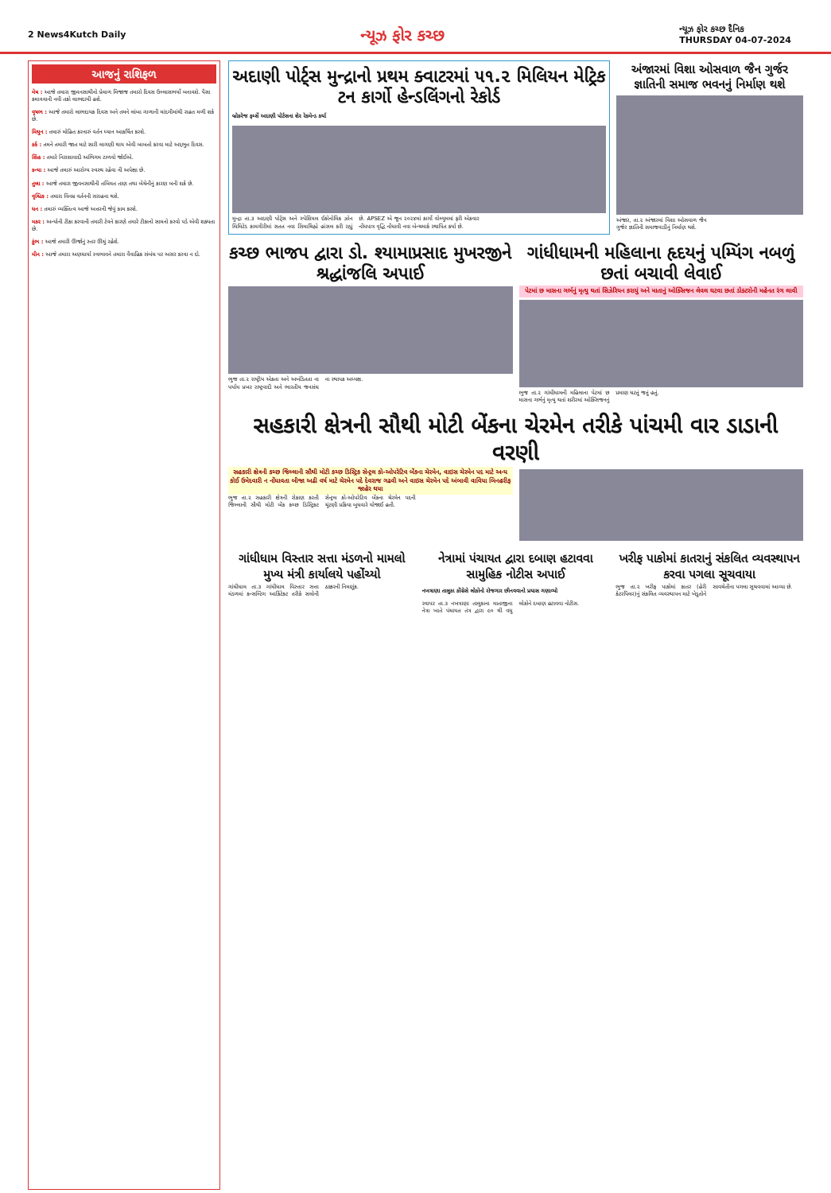2 News4Kutch Daily ન્યૂઝ ફોર કચ્છ ન્યૂઝ ફોર કચ્છ દૈનિક
THURSDAY 04-07-2024
આજનું રાશિફળ
મેષ : આજે તમારા જીવનસાથીનો પ્રેમાળ મિજાજ તમારો દિવસ ઉલ્લાસભર્યો બનાવશે. પૈસા કમાવવાની નવી તકો લાભદાયી હશે.
વૃષભ : આજે તમારો લાભદાયક દિવસ અને તમને લાંબા ગાળાની માંદગીમાંથી રાહત મળી શકે છે.
મિથુન : તમારું મોહિત કરનારું વર્તન ધ્યાન આકર્ષિત કરશે.
કર્ક : તમને તમારી જાત માટે સારી લાગણી થાય એવી બાબતો કરવા માટે અદ્દભુત દિવસ.
સિંહ : તમારે નિરાશાવાદી અભિગમ ટાળવો જોઈએ.
કન્યા : આજે તમારું આરોગ્ય સ્વસ્થ રહેવા ની અપેક્ષા છે.
તુલા : આજે તમારા જીવનસાથીની તબિયત તાણ તથા બેચેનીનું કારણ બની શકે છે.
વૃશ્ચિક : તમારા વિનમ્ર વર્તનની સરાહના થશે.
ધન : તમારું વ્યક્તિત્વ આજે અત્તરની જેવું કામ કરશે.
મકર : અન્યોની ટીકા કરવાની તમારી ટેવને કારણે તમારે ટીકાનો સામનો કરવો પડે એવી શક્યતા છે.
કુંભ : આજે તમારી ઊર્જાનું સ્તર ઊંચું રહેશે.
મીન : આજે તમારા અણધાર્યા સ્વભાવને તમારા વૈવાહિક સંબંધ પર અસર કરવા ન દો.
અદાણી પોર્ટ્સ મુન્દ્રાનો પ્રથમ ક્વાટરમાં ૫૧.૨ મિલિયન મેટ્રિક ટન કાર્ગો હેન્ડલિંગનો રેકોર્ડ
બ્રોકરેજ ફર્મ્સે અદાણી પોર્ટસના શેર રેકમેન્ડ કર્યા
મુન્દ્રા તા.૩ અદાણી પોર્ટ્સ અને સ્પેશિયલ ઈકોનોમિક ઝોન લિમિટેડ કામગીરીમાં સતત નવા સિમાચિહ્નો હાંસલ કરી રહ્યું છે. APSEZ એ જૂન ૨૦૨૪માં કાર્ગો વોલ્યુમમાં ફરી એકવાર નોંધપાત્ર વૃદ્ધિ નોંધાવી નવા બેન્ચમાર્ક સ્થાપિત કર્યા છે.
અંજારમાં વિશા ઓસવાળ જૈન ગુર્જર જ્ઞાતિની સમાજ ભવનનું નિર્માણ થશે
અંજાર, તા.૨ અંજારમાં વિશા ઓસવાળ જૈન ગુર્જર જ્ઞાતિની સમાજવાડીનું નિર્માણ થશે.
કચ્છ ભાજપ દ્વારા ડો. શ્યામાપ્રસાદ મુખરજીને શ્રદ્ધાંજલિ અપાઈ
ભુજ તા.૨ રાષ્ટ્રીય એકતા અને અખંડિતતા ના પર્યાય પ્રખર રાષ્ટ્રવાદી અને ભારતીય જનસંઘ ના સ્થાપક અધ્યક્ષ.
ગાંધીધામની મહિલાના હૃદયનું પમ્પિંગ નબળું છતાં બચાવી લેવાઈ
પેટમાં છ માસના ગર્ભનું મૃત્યુ થતાં સિઝેરિયન કરાયું અને માતાનું ઓક્સિજન લેવલ ઘટવા છતાં ડોક્ટરોની મહેનત રંગ લાવી
ભુજ તા.૨ ગાંધીધામની મહિલાના પેટમાં છ માસના ગર્ભનું મૃત્યુ થતાં શરીરમાં ઓક્સિજનનું પ્રમાણ ઘટતું જતું હતું.
સહકારી ક્ષેત્રની સૌથી મોટી બેંકના ચેરમેન તરીકે પાંચમી વાર ડાડાની વરણી
સહકારી ક્ષેત્રની કચ્છ જિલ્લાની સૌથી મોટી કચ્છ ડિસ્ટ્રિક સેન્ટ્રલ કો-ઓપરેટિવ બેંકના ચેરમેન, વાઇસ ચેરમેન પદ માટે અન્ય કોઈ ઉમેદવારી ન નોંધાવતા બીજા અઢી વર્ષ માટે ચેરમેન પદે દેવરાજ ગઢવી અને વાઇસ ચેરમેન પદે અંબાવી વાવિયા બિનહરીફ જાહેર થયા
ભુજ તા.૨ સહકારી ક્ષેત્રની રોકાણ કરતી જિલ્લાની સૌથી મોટી બેંક કચ્છ ડિસ્ટ્રિક્ટ સેન્ટ્રલ કો-ઓપરેટિવ બેંકના ચેરમેન પદની ચૂંટણી પ્રક્રિયા બુધવારે યોજાઈ હતી.
ગાંધીધામ વિસ્તાર સત્તા મંડળનો મામલો મુખ્ય મંત્રી કાર્યાલયે પહોંચ્યો
ગાંધીધામ તા.૩ ગાંધીધામ વિસ્તાર સત્તા મંડળમાં કન્સલ્ટિંગ આર્કિટેક્ટ તરીકે સલોની ઠક્કરની નિમણૂંક.
નેત્રામાં પંચાયત દ્વારા દબાણ હટાવવા સામુહિક નોટીસ અપાઈ
નખત્રાણા તાલુકા કોંગ્રેસે લોકોનો રોજગાર છીનવવાનો પ્રયાસ ગણાવ્યો
રવાપર તા.૩ નખત્રાણા તાલુકાના માતાજીના નેત્રા ખાતે પંચાયત તંત્ર દ્વારા ૯૦ થી વધુ લોકોને દબાણ હટાવવા નોટીસ.
ખરીફ પાકોમાં કાતરાનું સંકલિત વ્યવસ્થાપન કરવા પગલા સૂચવાયા
ભુજ તા.૨ ખરીફ પાકોમાં કાતર (હેરી કેટરપિલર)નું સંકલિત વ્યવસ્થાપન માટે ખેડૂતોને સાવચેતીના પગલા સૂચવવામાં આવ્યા છે.